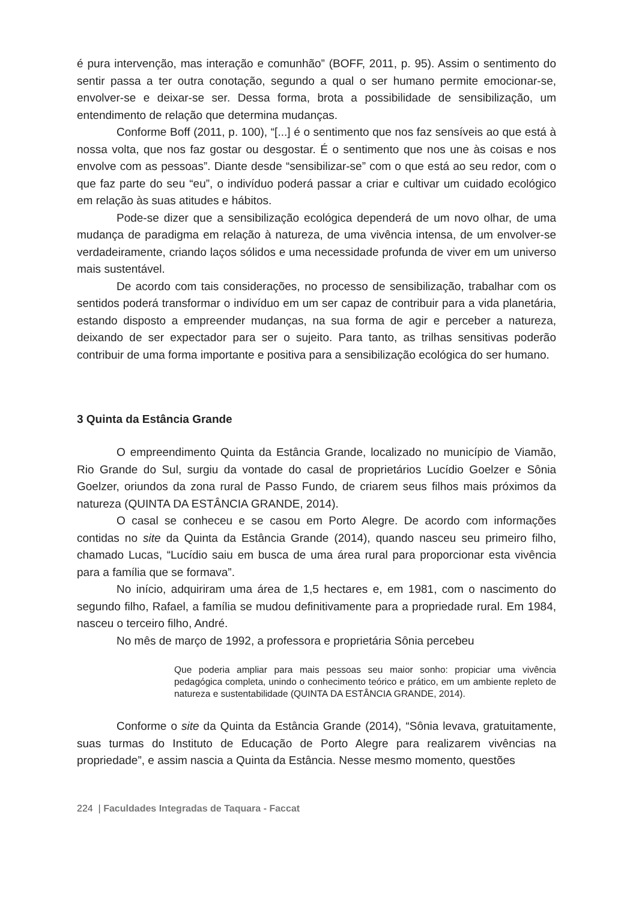é pura intervenção, mas interação e comunhão” (BOFF, 2011, p. 95). Assim o sentimento do sentir passa a ter outra conotação, segundo a qual o ser humano permite emocionar-se, envolver-se e deixar-se ser. Dessa forma, brota a possibilidade de sensibilização, um entendimento de relação que determina mudanças.
Conforme Boff (2011, p. 100), “[...] é o sentimento que nos faz sensíveis ao que está à nossa volta, que nos faz gostar ou desgostar. É o sentimento que nos une às coisas e nos envolve com as pessoas”. Diante desde “sensibilizar-se” com o que está ao seu redor, com o que faz parte do seu “eu”, o indivíduo poderá passar a criar e cultivar um cuidado ecológico em relação às suas atitudes e hábitos.
Pode-se dizer que a sensibilização ecológica dependerá de um novo olhar, de uma mudança de paradigma em relação à natureza, de uma vivência intensa, de um envolver-se verdadeiramente, criando laços sólidos e uma necessidade profunda de viver em um universo mais sustentável.
De acordo com tais considerações, no processo de sensibilização, trabalhar com os sentidos poderá transformar o indivíduo em um ser capaz de contribuir para a vida planetária, estando disposto a empreender mudanças, na sua forma de agir e perceber a natureza, deixando de ser expectador para ser o sujeito. Para tanto, as trilhas sensitivas poderão contribuir de uma forma importante e positiva para a sensibilização ecológica do ser humano.
3 Quinta da Estância Grande
O empreendimento Quinta da Estância Grande, localizado no município de Viamão, Rio Grande do Sul, surgiu da vontade do casal de proprietários Lucídio Goelzer e Sônia Goelzer, oriundos da zona rural de Passo Fundo, de criarem seus filhos mais próximos da natureza (QUINTA DA ESTÂNCIA GRANDE, 2014).
O casal se conheceu e se casou em Porto Alegre. De acordo com informações contidas no site da Quinta da Estância Grande (2014), quando nasceu seu primeiro filho, chamado Lucas, “Lucídio saiu em busca de uma área rural para proporcionar esta vivência para a família que se formava”.
No início, adquiriram uma área de 1,5 hectares e, em 1981, com o nascimento do segundo filho, Rafael, a família se mudou definitivamente para a propriedade rural. Em 1984, nasceu o terceiro filho, André.
No mês de março de 1992, a professora e proprietária Sônia percebeu
Que poderia ampliar para mais pessoas seu maior sonho: propiciar uma vivência pedagógica completa, unindo o conhecimento teórico e prático, em um ambiente repleto de natureza e sustentabilidade (QUINTA DA ESTÂNCIA GRANDE, 2014).
Conforme o site da Quinta da Estância Grande (2014), “Sônia levava, gratuitamente, suas turmas do Instituto de Educação de Porto Alegre para realizarem vivências na propriedade”, e assim nascia a Quinta da Estância. Nesse mesmo momento, questões
224 | Faculdades Integradas de Taquara - Faccat